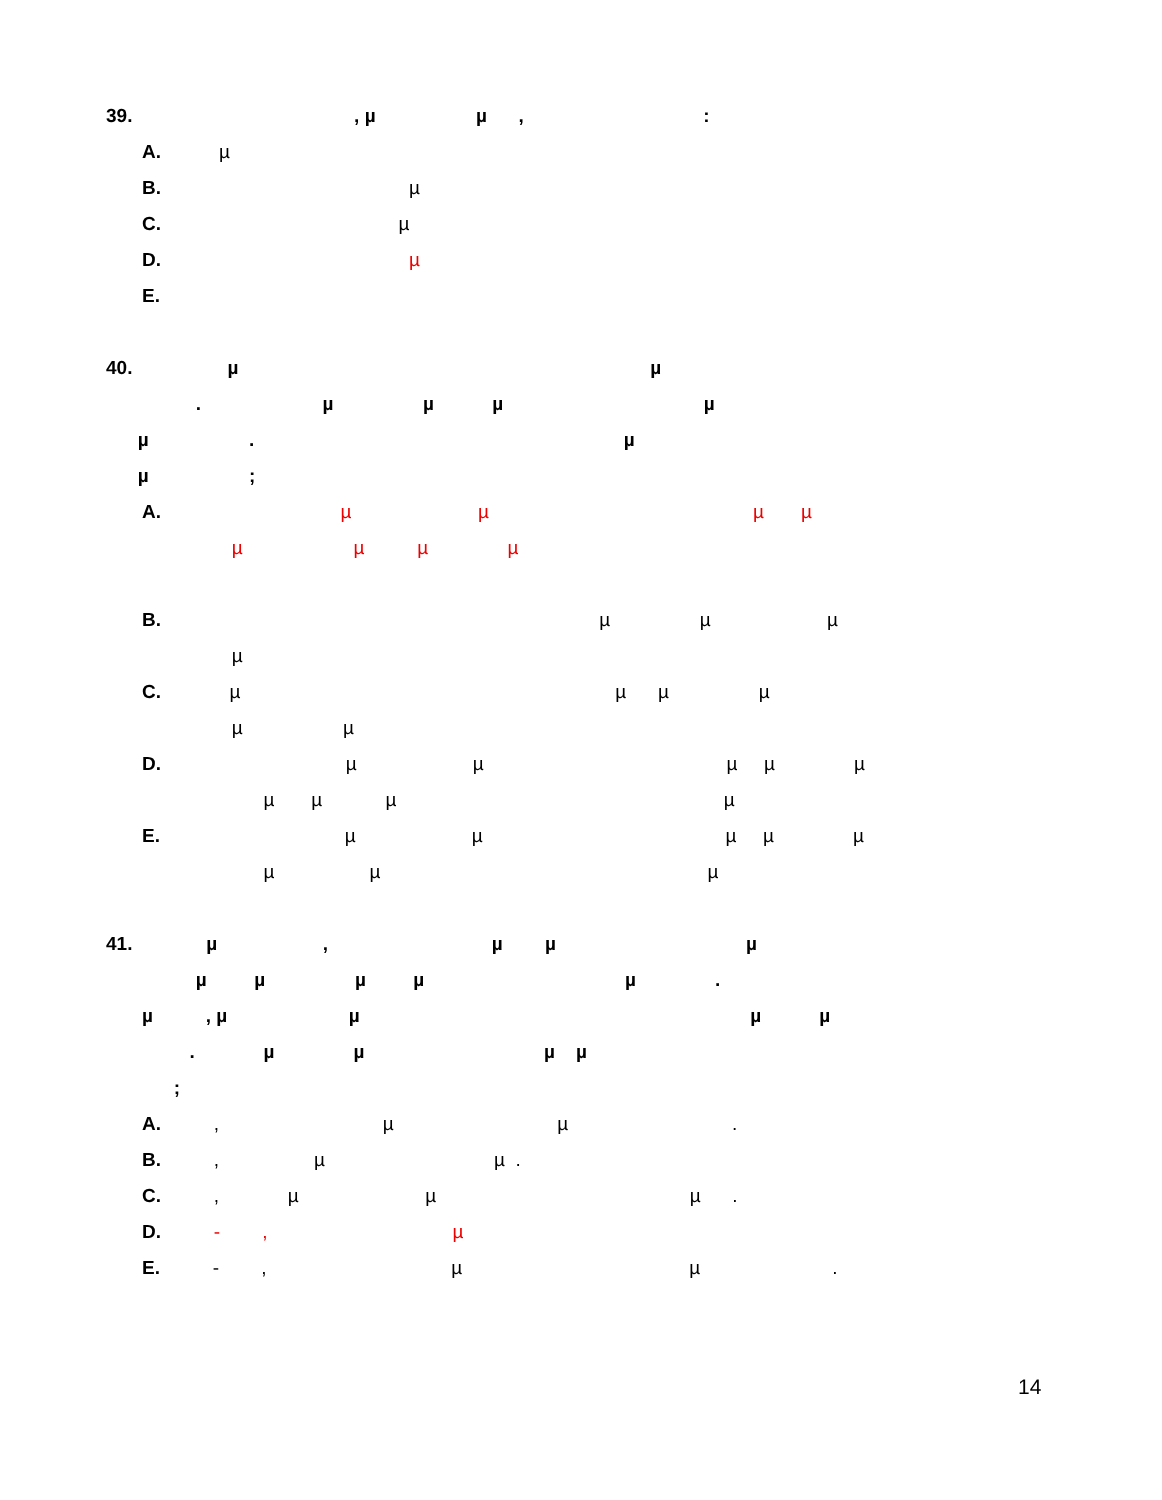39. , µ µ , :
A. µ
B. µ
C. µ
D. µ
E.
40. µ µ
. µ µ µ µ
µ . µ
µ ;
A. µ µ µ µ
µ µ µ µ
B. µ µ µ
µ
C. µ µ µ µ
µ µ
D. µ µ µ µ µ
µ µ µ µ
E. µ µ µ µ µ
µ µ µ
41. µ , µ µ µ
µ µ µ µ µ .
µ , µ µ µ µ
. µ µ µ µ
;
A. , µ µ .
B. , µ µ .
C. , µ µ µ .
D. - , µ
E. - , µ µ .
14